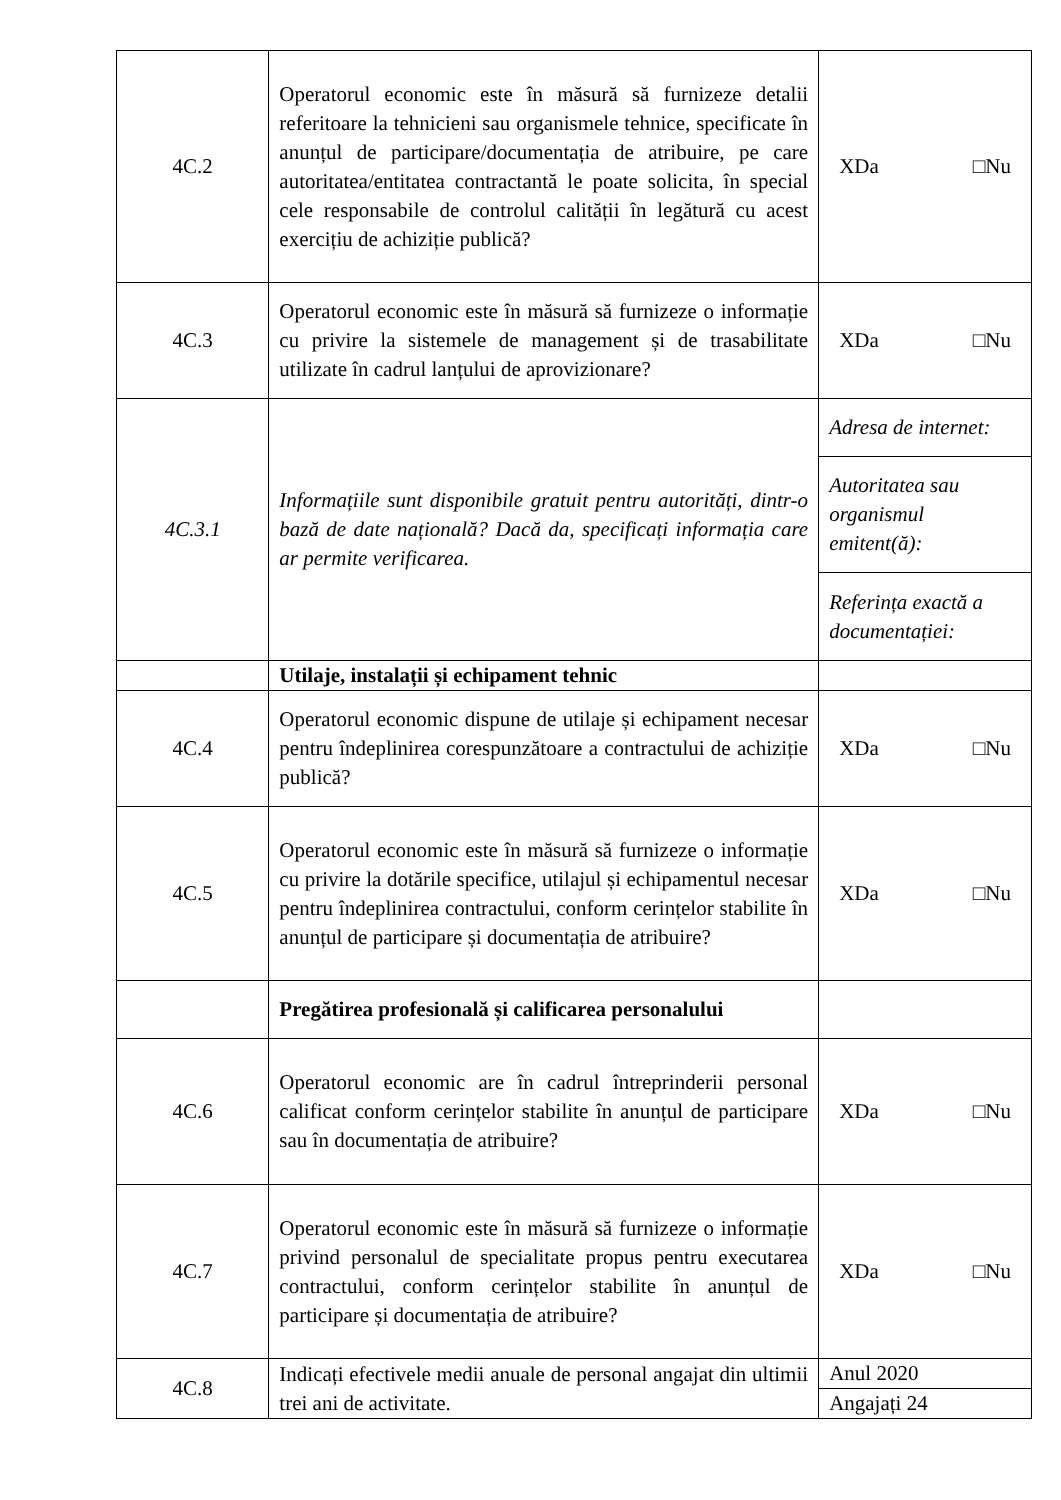| 4C.2 | Operatorul economic este în măsură să furnizeze detalii referitoare la tehnicieni sau organismele tehnice, specificate în anunțul de participare/documentația de atribuire, pe care autoritatea/entitatea contractantă le poate solicita, în special cele responsabile de controlul calității în legătură cu acest exercițiu de achiziție publică? | XDa □Nu |
| 4C.3 | Operatorul economic este în măsură să furnizeze o informație cu privire la sistemele de management și de trasabilitate utilizate în cadrul lanțului de aprovizionare? | XDa □Nu |
| 4C.3.1 | Informațiile sunt disponibile gratuit pentru autorități, dintr-o bază de date națională? Dacă da, specificați informația care ar permite verificarea. | Adresa de internet: |
| | | Autoritatea sau organismul emitent(ă): |
| | | Referința exactă a documentației: |
| | Utilaje, instalații și echipament tehnic | |
| 4C.4 | Operatorul economic dispune de utilaje și echipament necesar pentru îndeplinirea corespunzătoare a contractului de achiziție publică? | XDa □Nu |
| 4C.5 | Operatorul economic este în măsură să furnizeze o informație cu privire la dotările specifice, utilajul și echipamentul necesar pentru îndeplinirea contractului, conform cerințelor stabilite în anunțul de participare și documentația de atribuire? | XDa □Nu |
| | Pregătirea profesională și calificarea personalului | |
| 4C.6 | Operatorul economic are în cadrul întreprinderii personal calificat conform cerințelor stabilite în anunțul de participare sau în documentația de atribuire? | XDa □Nu |
| 4C.7 | Operatorul economic este în măsură să furnizeze o informație privind personalul de specialitate propus pentru executarea contractului, conform cerințelor stabilite în anunțul de participare și documentația de atribuire? | XDa □Nu |
| 4C.8 | Indicați efectivele medii anuale de personal angajat din ultimii trei ani de activitate. | Anul 2020 |
| | | Angajați 24 |